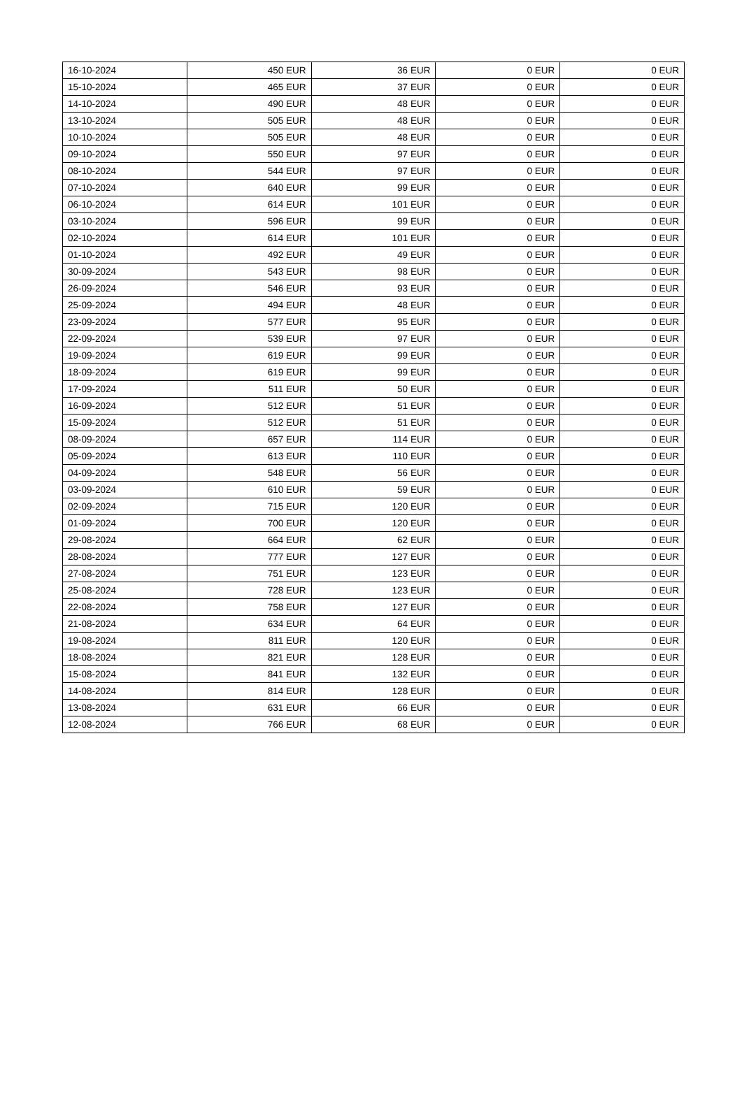| 16-10-2024 | 450 EUR | 36 EUR | 0 EUR | 0 EUR |
| 15-10-2024 | 465 EUR | 37 EUR | 0 EUR | 0 EUR |
| 14-10-2024 | 490 EUR | 48 EUR | 0 EUR | 0 EUR |
| 13-10-2024 | 505 EUR | 48 EUR | 0 EUR | 0 EUR |
| 10-10-2024 | 505 EUR | 48 EUR | 0 EUR | 0 EUR |
| 09-10-2024 | 550 EUR | 97 EUR | 0 EUR | 0 EUR |
| 08-10-2024 | 544 EUR | 97 EUR | 0 EUR | 0 EUR |
| 07-10-2024 | 640 EUR | 99 EUR | 0 EUR | 0 EUR |
| 06-10-2024 | 614 EUR | 101 EUR | 0 EUR | 0 EUR |
| 03-10-2024 | 596 EUR | 99 EUR | 0 EUR | 0 EUR |
| 02-10-2024 | 614 EUR | 101 EUR | 0 EUR | 0 EUR |
| 01-10-2024 | 492 EUR | 49 EUR | 0 EUR | 0 EUR |
| 30-09-2024 | 543 EUR | 98 EUR | 0 EUR | 0 EUR |
| 26-09-2024 | 546 EUR | 93 EUR | 0 EUR | 0 EUR |
| 25-09-2024 | 494 EUR | 48 EUR | 0 EUR | 0 EUR |
| 23-09-2024 | 577 EUR | 95 EUR | 0 EUR | 0 EUR |
| 22-09-2024 | 539 EUR | 97 EUR | 0 EUR | 0 EUR |
| 19-09-2024 | 619 EUR | 99 EUR | 0 EUR | 0 EUR |
| 18-09-2024 | 619 EUR | 99 EUR | 0 EUR | 0 EUR |
| 17-09-2024 | 511 EUR | 50 EUR | 0 EUR | 0 EUR |
| 16-09-2024 | 512 EUR | 51 EUR | 0 EUR | 0 EUR |
| 15-09-2024 | 512 EUR | 51 EUR | 0 EUR | 0 EUR |
| 08-09-2024 | 657 EUR | 114 EUR | 0 EUR | 0 EUR |
| 05-09-2024 | 613 EUR | 110 EUR | 0 EUR | 0 EUR |
| 04-09-2024 | 548 EUR | 56 EUR | 0 EUR | 0 EUR |
| 03-09-2024 | 610 EUR | 59 EUR | 0 EUR | 0 EUR |
| 02-09-2024 | 715 EUR | 120 EUR | 0 EUR | 0 EUR |
| 01-09-2024 | 700 EUR | 120 EUR | 0 EUR | 0 EUR |
| 29-08-2024 | 664 EUR | 62 EUR | 0 EUR | 0 EUR |
| 28-08-2024 | 777 EUR | 127 EUR | 0 EUR | 0 EUR |
| 27-08-2024 | 751 EUR | 123 EUR | 0 EUR | 0 EUR |
| 25-08-2024 | 728 EUR | 123 EUR | 0 EUR | 0 EUR |
| 22-08-2024 | 758 EUR | 127 EUR | 0 EUR | 0 EUR |
| 21-08-2024 | 634 EUR | 64 EUR | 0 EUR | 0 EUR |
| 19-08-2024 | 811 EUR | 120 EUR | 0 EUR | 0 EUR |
| 18-08-2024 | 821 EUR | 128 EUR | 0 EUR | 0 EUR |
| 15-08-2024 | 841 EUR | 132 EUR | 0 EUR | 0 EUR |
| 14-08-2024 | 814 EUR | 128 EUR | 0 EUR | 0 EUR |
| 13-08-2024 | 631 EUR | 66 EUR | 0 EUR | 0 EUR |
| 12-08-2024 | 766 EUR | 68 EUR | 0 EUR | 0 EUR |